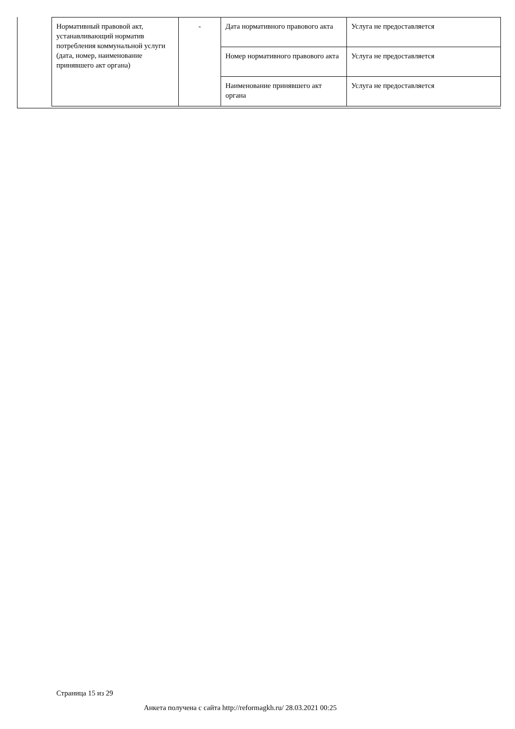| Нормативный правовой акт, устанавливающий норматив потребления коммунальной услуги (дата, номер, наименование принявшего акт органа) | - | Дата нормативного правового акта | Услуга не предоставляется |
| | | Номер нормативного правового акта | Услуга не предоставляется |
| | | Наименование принявшего акт органа | Услуга не предоставляется |
Страница 15 из 29
Анкета получена с сайта http://reformagkh.ru/ 28.03.2021 00:25